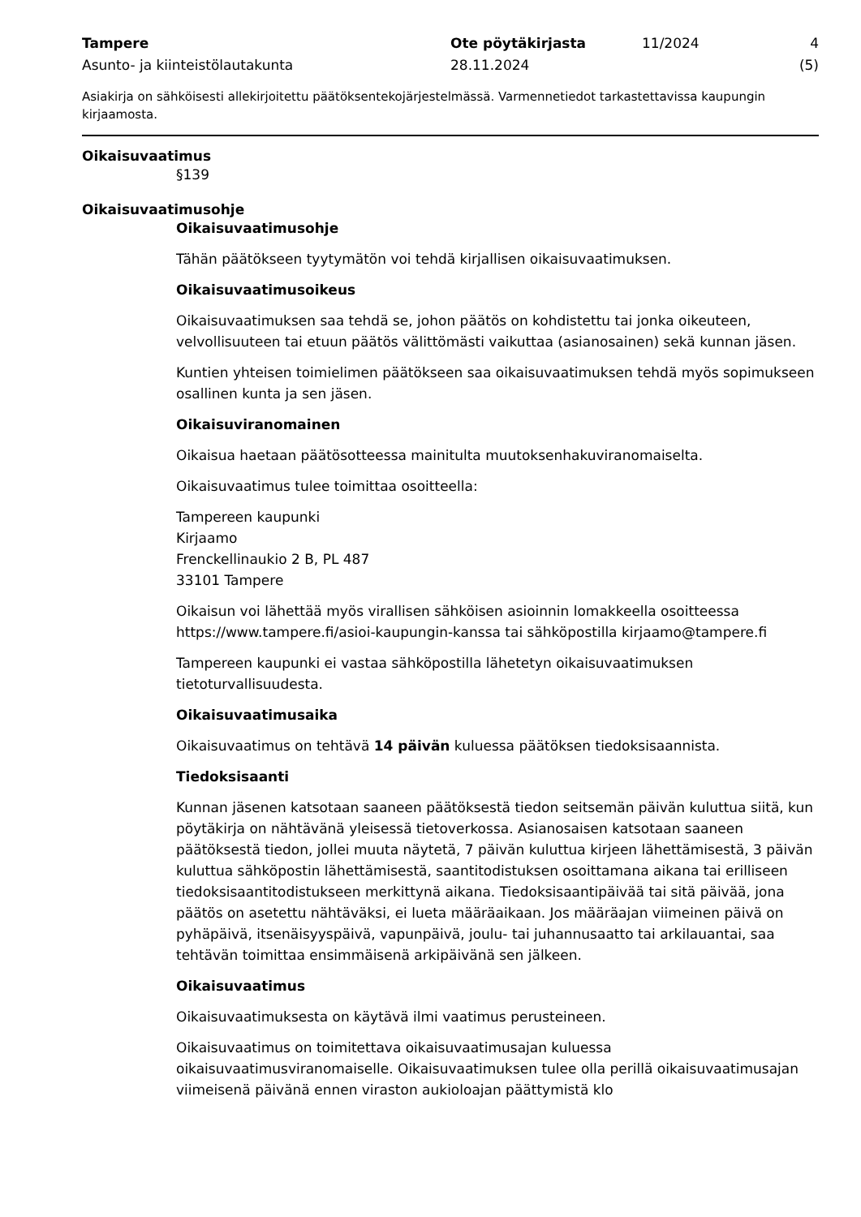Tampere
Asunto- ja kiinteistölautakunta
Ote pöytäkirjasta
28.11.2024
11/2024 4 (5)
Asiakirja on sähköisesti allekirjoitettu päätöksentekojärjestelmässä. Varmennetiedot tarkastettavissa kaupungin kirjaamosta.
Oikaisuvaatimus
§139
Oikaisuvaatimusohje
Oikaisuvaatimusohje
Tähän päätökseen tyytymätön voi tehdä kirjallisen oikaisuvaatimuksen.
Oikaisuvaatimusoikeus
Oikaisuvaatimuksen saa tehdä se, johon päätös on kohdistettu tai jonka oikeuteen, velvollisuuteen tai etuun päätös välittömästi vaikuttaa (asianosainen) sekä kunnan jäsen.
Kuntien yhteisen toimielimen päätökseen saa oikaisuvaatimuksen tehdä myös sopimukseen osallinen kunta ja sen jäsen.
Oikaisuviranomainen
Oikaisua haetaan päätösotteessa mainitulta muutoksenhakuviranomaiselta.
Oikaisuvaatimus tulee toimittaa osoitteella:
Tampereen kaupunki
Kirjaamo
Frenckellinaukio 2 B, PL 487
33101 Tampere
Oikaisun voi lähettää myös virallisen sähköisen asioinnin lomakkeella osoitteessa https://www.tampere.fi/asioi-kaupungin-kanssa tai sähköpostilla kirjaamo@tampere.fi
Tampereen kaupunki ei vastaa sähköpostilla lähetetyn oikaisuvaatimuksen tietoturvallisuudesta.
Oikaisuvaatimusaika
Oikaisuvaatimus on tehtävä 14 päivän kuluessa päätöksen tiedoksisaannista.
Tiedoksisaanti
Kunnan jäsenen katsotaan saaneen päätöksestä tiedon seitsemän päivän kuluttua siitä, kun pöytäkirja on nähtävänä yleisessä tietoverkossa. Asianosaisen katsotaan saaneen päätöksestä tiedon, jollei muuta näytetä, 7 päivän kuluttua kirjeen lähettämisestä, 3 päivän kuluttua sähköpostin lähettämisestä, saantitodistuksen osoittamana aikana tai erilliseen tiedoksisaantitodistukseen merkittynä aikana. Tiedoksisaantipäivää tai sitä päivää, jona päätös on asetettu nähtäväksi, ei lueta määräaikaan. Jos määräajan viimeinen päivä on pyhäpäivä, itsenäisyyspäivä, vapunpäivä, joulu- tai juhannusaatto tai arkilauantai, saa tehtävän toimittaa ensimmäisenä arkipäivänä sen jälkeen.
Oikaisuvaatimus
Oikaisuvaatimuksesta on käytävä ilmi vaatimus perusteineen.
Oikaisuvaatimus on toimitettava oikaisuvaatimusajan kuluessa oikaisuvaatimusviranomaiselle. Oikaisuvaatimuksen tulee olla perillä oikaisuvaatimusajan viimeisenä päivänä ennen viraston aukioloajan päättymistä klo